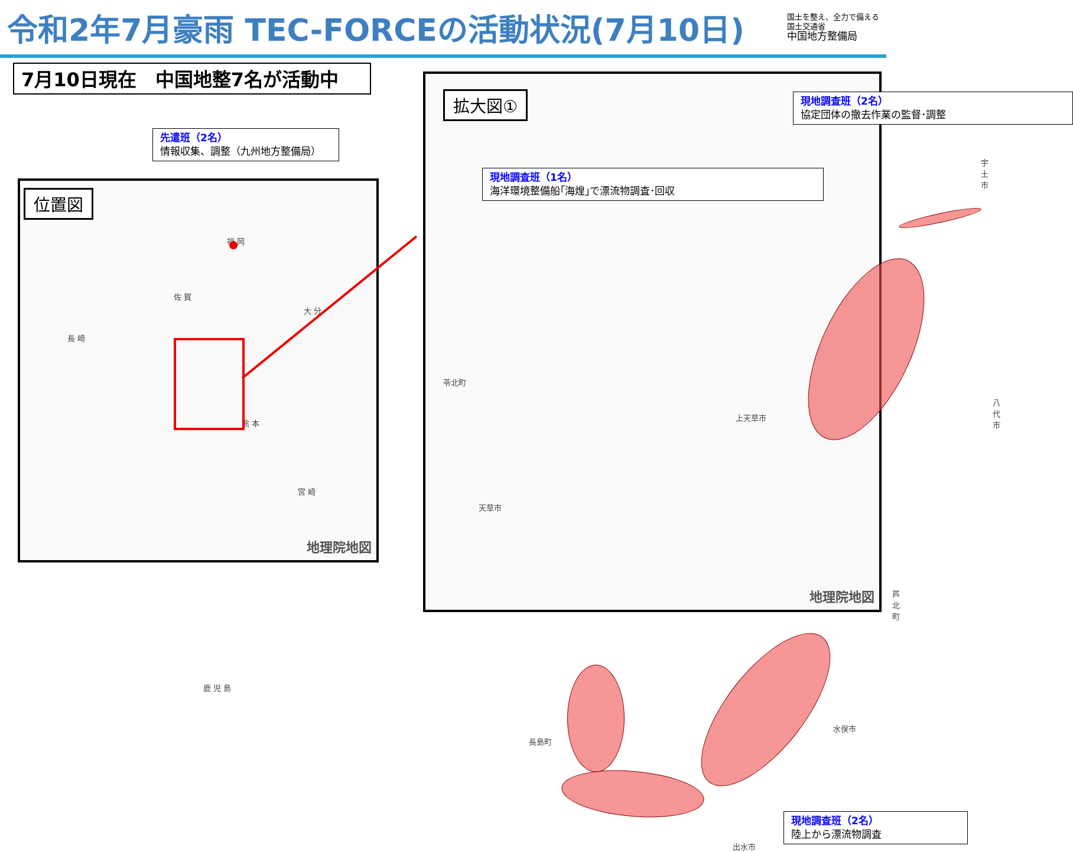令和2年7月豪雨 TEC-FORCEの活動状況(7月10日)
国土を整え、全力で備える
国土交通省
中国地方整備局
7月10日現在　中国地整7名が活動中
先遣班（2名）
情報収集、調整（九州地方整備局）
位置図
福 岡
佐 賀
大 分
長 崎
熊 本
宮 崎
鹿 児 島
地理院地図
拡大図①
宇土市
苓北町
上天草市
八代市
天草市
芦北町
水俣市
長島町
出水市
現地調査班（1名）
海洋環境整備船｢海煌｣で漂流物調査･回収
現地調査班（2名）
協定団体の撤去作業の監督･調整
現地調査班（2名）
陸上から漂流物調査
地理院地図